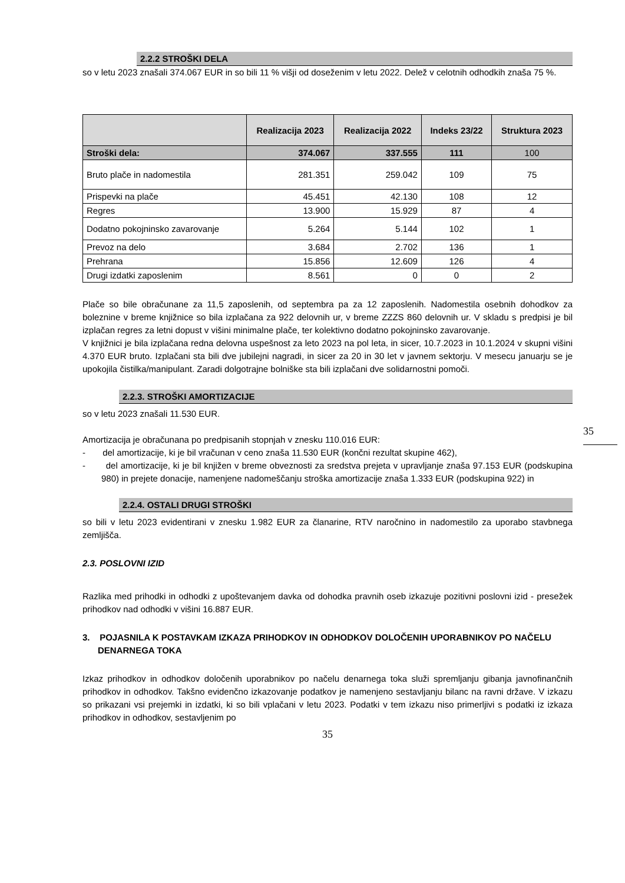2.2.2 STROŠKI DELA
so v letu 2023 znašali 374.067 EUR in so bili 11 % višji od doseženim v letu 2022. Delež v celotnih odhodkih znaša 75 %.
| | Realizacija 2023 | Realizacija 2022 | Indeks 23/22 | Struktura 2023 |
| --- | --- | --- | --- | --- |
| Stroški dela: | 374.067 | 337.555 | 111 | 100 |
| Bruto plače in nadomestila | 281.351 | 259.042 | 109 | 75 |
| Prispevki na plače | 45.451 | 42.130 | 108 | 12 |
| Regres | 13.900 | 15.929 | 87 | 4 |
| Dodatno pokojninsko zavarovanje | 5.264 | 5.144 | 102 | 1 |
| Prevoz na delo | 3.684 | 2.702 | 136 | 1 |
| Prehrana | 15.856 | 12.609 | 126 | 4 |
| Drugi izdatki zaposlenim | 8.561 | 0 | 0 | 2 |
Plače so bile obračunane za 11,5 zaposlenih, od septembra pa za 12 zaposlenih. Nadomestila osebnih dohodkov za boleznine v breme knjižnice so bila izplačana za 922 delovnih ur, v breme ZZZS 860 delovnih ur. V skladu s predpisi je bil izplačan regres za letni dopust v višini minimalne plače, ter kolektivno dodatno pokojninsko zavarovanje.
V knjižnici je bila izplačana redna delovna uspešnost za leto 2023 na pol leta, in sicer, 10.7.2023 in 10.1.2024 v skupni višini 4.370 EUR bruto. Izplačani sta bili dve jubilejni nagradi, in sicer za 20 in 30 let v javnem sektorju. V mesecu januarju se je upokojila čistilka/manipulant. Zaradi dolgotrajne bolniške sta bili izplačani dve solidarnostni pomoči.
2.2.3. STROŠKI AMORTIZACIJE
so v letu 2023 znašali 11.530 EUR.
Amortizacija je obračunana po predpisanih stopnjah v znesku 110.016 EUR:
- del amortizacije, ki je bil vračunan v ceno znaša 11.530 EUR (končni rezultat skupine 462),
- del amortizacije, ki je bil knjižen v breme obveznosti za sredstva prejeta v upravljanje znaša 97.153 EUR (podskupina 980) in prejete donacije, namenjene nadomeščanju stroška amortizacije znaša 1.333 EUR (podskupina 922) in
2.2.4. OSTALI DRUGI STROŠKI
so bili v letu 2023 evidentirani v znesku 1.982 EUR za članarine, RTV naročnino in nadomestilo za uporabo stavbnega zemljišča.
2.3. POSLOVNI IZID
Razlika med prihodki in odhodki z upoštevanjem davka od dohodka pravnih oseb izkazuje pozitivni poslovni izid - presežek prihodkov nad odhodki v višini 16.887 EUR.
3. POJASNILA K POSTAVKAM IZKAZA PRIHODKOV IN ODHODKOV DOLOČENIH UPORABNIKOV PO NAČELU DENARNEGA TOKA
Izkaz prihodkov in odhodkov določenih uporabnikov po načelu denarnega toka služi spremljanju gibanja javnofinančnih prihodkov in odhodkov. Takšno evidenčno izkazovanje podatkov je namenjeno sestavljanju bilanc na ravni države. V izkazu so prikazani vsi prejemki in izdatki, ki so bili vplačani v letu 2023. Podatki v tem izkazu niso primerljivi s podatki iz izkaza prihodkov in odhodkov, sestavljenim po
35
35